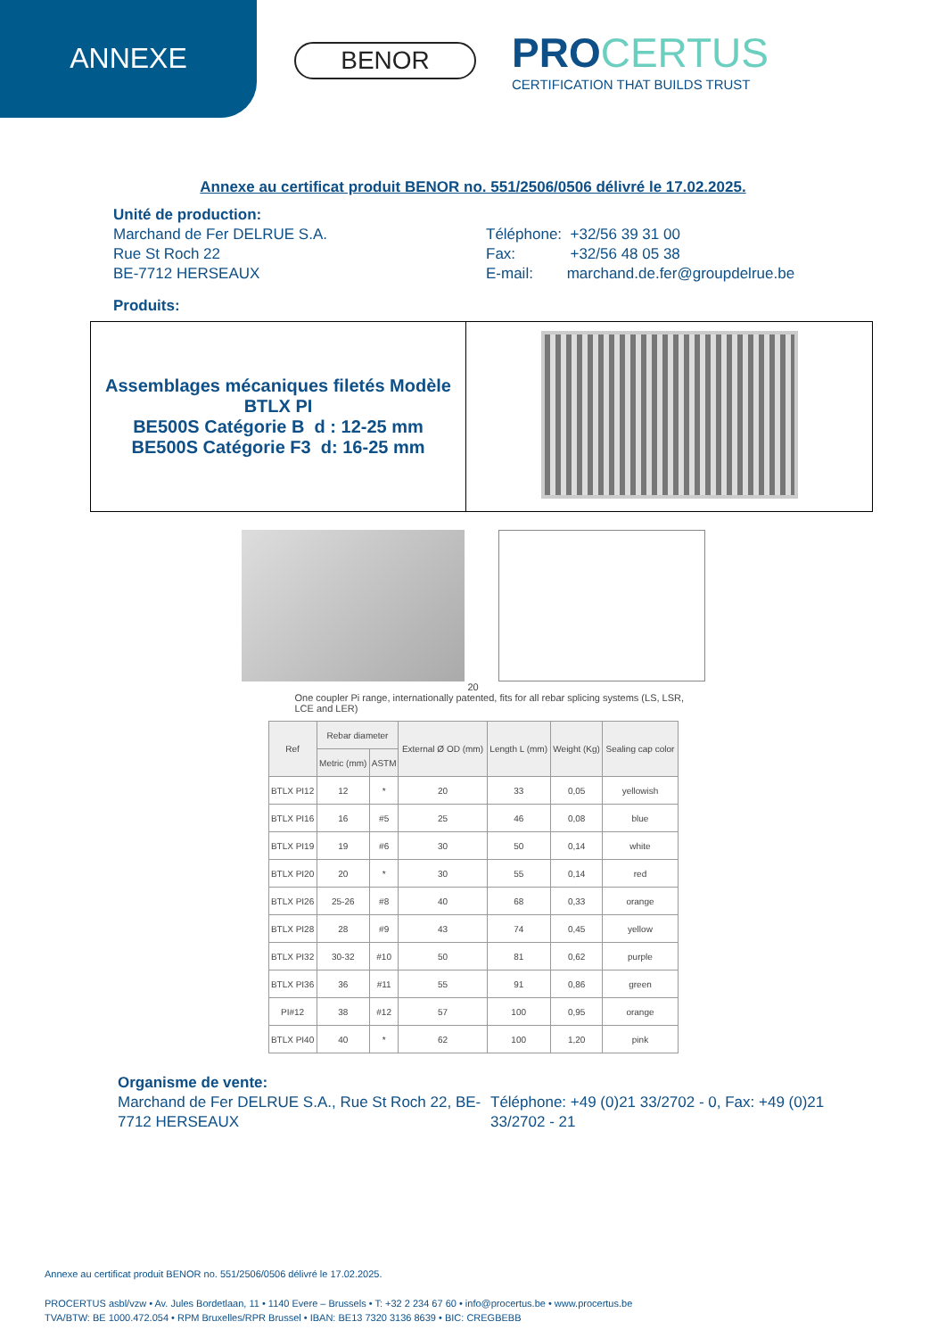ANNEXE
BENOR
PROCERTUS
CERTIFICATION THAT BUILDS TRUST
Annexe au certificat produit BENOR no. 551/2506/0506 délivré le 17.02.2025.
Unité de production:
Marchand de Fer DELRUE S.A.
Rue St Roch 22
BE-7712 HERSEAUX
Téléphone: +32/56 39 31 00
Fax: +32/56 48 05 38
E-mail: marchand.de.fer@groupdelrue.be
Produits:
| Assemblages mécaniques filetés Modèle BTLX PI BE500S Catégorie B d : 12-25 mm BE500S Catégorie F3 d: 16-25 mm | |
20
One coupler Pi range, internationally patented, fits for all rebar splicing systems (LS, LSR, LCE and LER)
| Ref | Rebar diameter | | External Ø OD (mm) | Length L (mm) | Weight (Kg) | Sealing cap color |
| --- | --- | --- | --- | --- | --- | --- |
| | Metric (mm) | ASTM | | | | |
| BTLX PI12 | 12 | * | 20 | 33 | 0,05 | yellowish |
| BTLX PI16 | 16 | #5 | 25 | 46 | 0,08 | blue |
| BTLX PI19 | 19 | #6 | 30 | 50 | 0,14 | white |
| BTLX PI20 | 20 | * | 30 | 55 | 0,14 | red |
| BTLX PI26 | 25-26 | #8 | 40 | 68 | 0,33 | orange |
| BTLX PI28 | 28 | #9 | 43 | 74 | 0,45 | yellow |
| BTLX PI32 | 30-32 | #10 | 50 | 81 | 0,62 | purple |
| BTLX PI36 | 36 | #11 | 55 | 91 | 0,86 | green |
| PI#12 | 38 | #12 | 57 | 100 | 0,95 | orange |
| BTLX PI40 | 40 | * | 62 | 100 | 1,20 | pink |
Organisme de vente:
Marchand de Fer DELRUE S.A., Rue St Roch 22, BE-7712 HERSEAUX
Téléphone: +49 (0)21 33/2702 - 0, Fax: +49 (0)21 33/2702 - 21
Annexe au certificat produit BENOR no. 551/2506/0506 délivré le 17.02.2025.
PROCERTUS asbl/vzw • Av. Jules Bordetlaan, 11 • 1140 Evere – Brussels • T: +32 2 234 67 60 • info@procertus.be • www.procertus.be
TVA/BTW: BE 1000.472.054 • RPM Bruxelles/RPR Brussel • IBAN: BE13 7320 3136 8639 • BIC: CREGBEBB